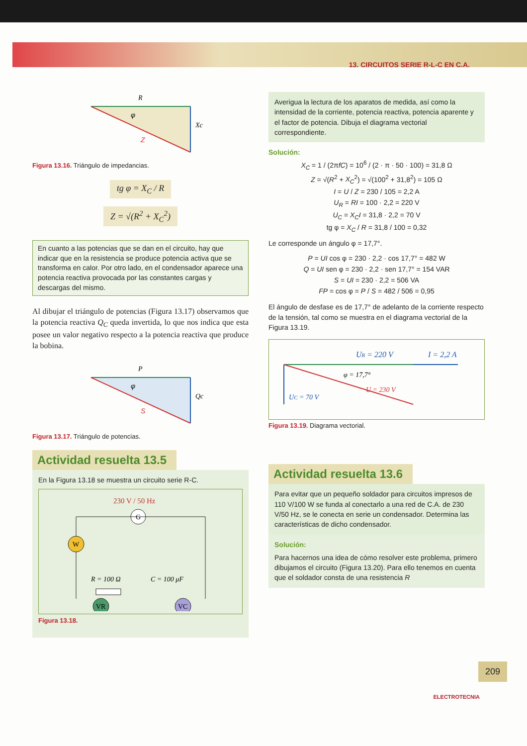13. CIRCUITOS SERIE R-L-C EN C.A.
R
Xc
φ
Z
Figura 13.16. Triángulo de impedancias.
tg φ = X<sub>C</sub> / R
Z = √(R<sup>2</sup> + X<sub>C</sub><sup>2</sup>)
En cuanto a las potencias que se dan en el circuito, hay que indicar que en la resistencia se produce potencia activa que se transforma en calor. Por otro lado, en el condensador aparece una potencia reactiva provocada por las constantes cargas y descargas del mismo.
Al dibujar el triángulo de potencias (Figura 13.17) observamos que la potencia reactiva Q<sub>C</sub> queda invertida, lo que nos indica que esta posee un valor negativo respecto a la potencia reactiva que produce la bobina.
P
Qc
φ
S
Figura 13.17. Triángulo de potencias.
Actividad resuelta 13.5
En la Figura 13.18 se muestra un circuito serie R-C.
230 V / 50 Hz
G
W
R = 100 Ω
C = 100 μF
VR
VC
Figura 13.18.
Averigua la lectura de los aparatos de medida, así como la intensidad de la corriente, potencia reactiva, potencia aparente y el factor de potencia. Dibuja el diagrama vectorial correspondiente.
Solución:
X<sub>C</sub> = 1 / (2πfC) = 10<sup>6</sup> / (2 · π · 50 · 100) = 31,8 Ω
Z = √(R<sup>2</sup> + X<sub>C</sub><sup>2</sup>) = √(100<sup>2</sup> + 31,8<sup>2</sup>) = 105 Ω
I = U / Z = 230 / 105 = 2,2 A
U<sub>R</sub> = RI = 100 · 2,2 = 220 V
U<sub>C</sub> = X<sub>C</sub>I = 31,8 · 2,2 = 70 V
tg φ = X<sub>C</sub> / R = 31,8 / 100 = 0,32
Le corresponde un ángulo φ = 17,7°.
P = UI cos φ = 230 · 2,2 · cos 17,7° = 482 W
Q = UI sen φ = 230 · 2,2 · sen 17,7° = 154 VAR
S = UI = 230 · 2,2 = 506 VA
FP = cos φ = P / S = 482 / 506 = 0,95
El ángulo de desfase es de 17,7° de adelanto de la corriente respecto de la tensión, tal como se muestra en el diagrama vectorial de la Figura 13.19.
UR = 220 V
I = 2,2 A
φ = 17,7°
U = 230 V
UC = 70 V
Figura 13.19. Diagrama vectorial.
Actividad resuelta 13.6
Para evitar que un pequeño soldador para circuitos impresos de 110 V/100 W se funda al conectarlo a una red de C.A. de 230 V/50 Hz, se le conecta en serie un condensador. Determina las características de dicho condensador.
Solución:
Para hacernos una idea de cómo resolver este problema, primero dibujamos el circuito (Figura 13.20). Para ello tenemos en cuenta que el soldador consta de una resistencia R
209
ELECTROTECNIA